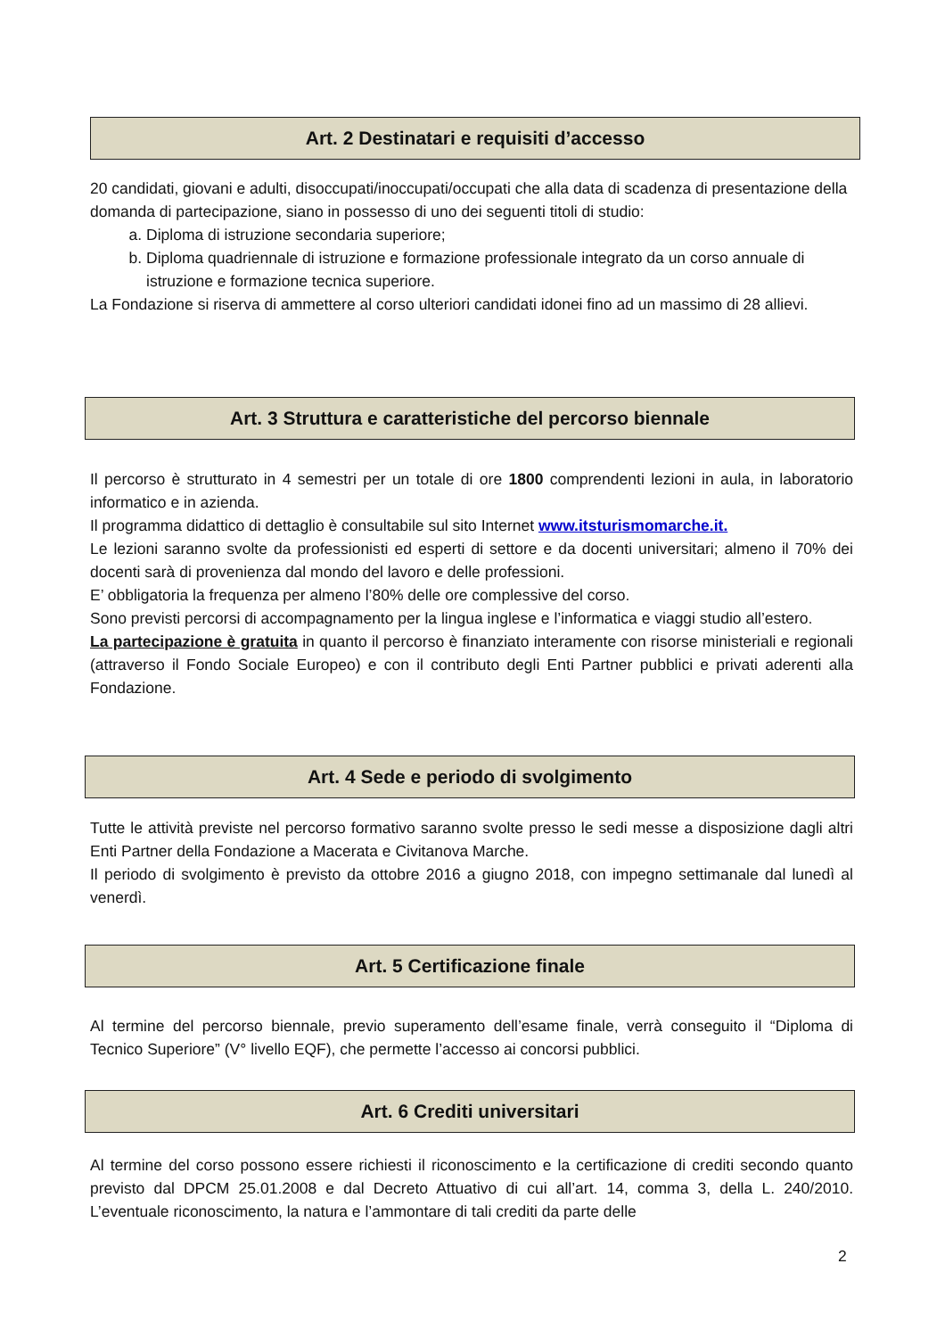Art. 2 Destinatari e requisiti d’accesso
20 candidati, giovani e adulti, disoccupati/inoccupati/occupati che alla data di scadenza di presentazione della domanda di partecipazione, siano in possesso di uno dei seguenti titoli di studio:
a. Diploma di istruzione secondaria superiore;
b. Diploma quadriennale di istruzione e formazione professionale integrato da un corso annuale di istruzione e formazione tecnica superiore.
La Fondazione si riserva di ammettere al corso ulteriori candidati idonei fino ad un massimo di 28 allievi.
Art. 3 Struttura e caratteristiche del percorso biennale
Il percorso è strutturato in 4 semestri per un totale di ore 1800 comprendenti lezioni in aula, in laboratorio informatico e in azienda.
Il programma didattico di dettaglio è consultabile sul sito Internet www.itsturismomarche.it.
Le lezioni saranno svolte da professionisti ed esperti di settore e da docenti universitari; almeno il 70% dei docenti sarà di provenienza dal mondo del lavoro e delle professioni.
E’ obbligatoria la frequenza per almeno l’80% delle ore complessive del corso.
Sono previsti percorsi di accompagnamento per la lingua inglese e l’informatica e viaggi studio all’estero.
La partecipazione è gratuita in quanto il percorso è finanziato interamente con risorse ministeriali e regionali (attraverso il Fondo Sociale Europeo) e con il contributo degli Enti Partner pubblici e privati aderenti alla Fondazione.
Art. 4 Sede e periodo di svolgimento
Tutte le attività previste nel percorso formativo saranno svolte presso le sedi messe a disposizione dagli altri Enti Partner della Fondazione a Macerata e Civitanova Marche.
Il periodo di svolgimento è previsto da ottobre 2016 a giugno 2018, con impegno settimanale dal lunedì al venerdì.
Art. 5 Certificazione finale
Al termine del percorso biennale, previo superamento dell’esame finale, verrà conseguito il “Diploma di Tecnico Superiore” (V° livello EQF), che permette l’accesso ai concorsi pubblici.
Art. 6 Crediti universitari
Al termine del corso possono essere richiesti il riconoscimento e la certificazione di crediti secondo quanto previsto dal DPCM 25.01.2008 e dal Decreto Attuativo di cui all’art. 14, comma 3, della L. 240/2010. L’eventuale riconoscimento, la natura e l’ammontare di tali crediti da parte delle
2